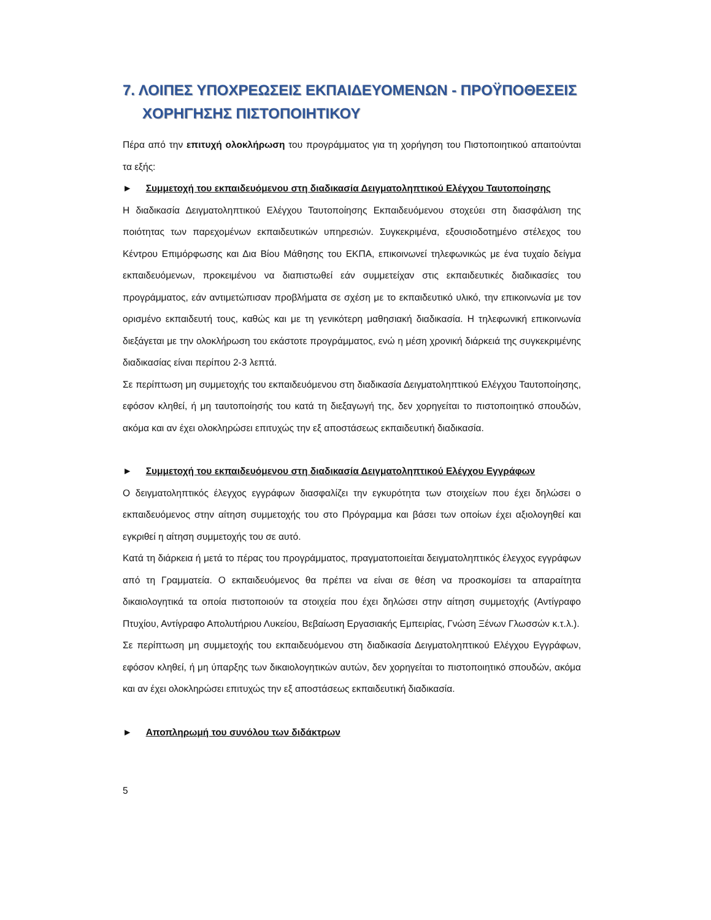7. ΛΟΙΠΕΣ ΥΠΟΧΡΕΩΣΕΙΣ ΕΚΠΑΙΔΕΥΟΜΕΝΩΝ - ΠΡΟΫΠΟΘΕΣΕΙΣ ΧΟΡΗΓΗΣΗΣ ΠΙΣΤΟΠΟΙΗΤΙΚΟΥ
Πέρα από την επιτυχή ολοκλήρωση του προγράμματος για τη χορήγηση του Πιστοποιητικού απαιτούνται τα εξής:
► Συμμετοχή του εκπαιδευόμενου στη διαδικασία Δειγματοληπτικού Ελέγχου Ταυτοποίησης
Η διαδικασία Δειγματοληπτικού Ελέγχου Ταυτοποίησης Εκπαιδευόμενου στοχεύει στη διασφάλιση της ποιότητας των παρεχομένων εκπαιδευτικών υπηρεσιών. Συγκεκριμένα, εξουσιοδοτημένο στέλεχος του Κέντρου Επιμόρφωσης και Δια Βίου Μάθησης του ΕΚΠΑ, επικοινωνεί τηλεφωνικώς με ένα τυχαίο δείγμα εκπαιδευόμενων, προκειμένου να διαπιστωθεί εάν συμμετείχαν στις εκπαιδευτικές διαδικασίες του προγράμματος, εάν αντιμετώπισαν προβλήματα σε σχέση με το εκπαιδευτικό υλικό, την επικοινωνία με τον ορισμένο εκπαιδευτή τους, καθώς και με τη γενικότερη μαθησιακή διαδικασία. Η τηλεφωνική επικοινωνία διεξάγεται με την ολοκλήρωση του εκάστοτε προγράμματος, ενώ η μέση χρονική διάρκειά της συγκεκριμένης διαδικασίας είναι περίπου 2-3 λεπτά.
Σε περίπτωση μη συμμετοχής του εκπαιδευόμενου στη διαδικασία Δειγματοληπτικού Ελέγχου Ταυτοποίησης, εφόσον κληθεί, ή μη ταυτοποίησής του κατά τη διεξαγωγή της, δεν χορηγείται το πιστοποιητικό σπουδών, ακόμα και αν έχει ολοκληρώσει επιτυχώς την εξ αποστάσεως εκπαιδευτική διαδικασία.
► Συμμετοχή του εκπαιδευόμενου στη διαδικασία Δειγματοληπτικού Ελέγχου Εγγράφων
Ο δειγματοληπτικός έλεγχος εγγράφων διασφαλίζει την εγκυρότητα των στοιχείων που έχει δηλώσει ο εκπαιδευόμενος στην αίτηση συμμετοχής του στο Πρόγραμμα και βάσει των οποίων έχει αξιολογηθεί και εγκριθεί η αίτηση συμμετοχής του σε αυτό.
Κατά τη διάρκεια ή μετά το πέρας του προγράμματος, πραγματοποιείται δειγματοληπτικός έλεγχος εγγράφων από τη Γραμματεία. Ο εκπαιδευόμενος θα πρέπει να είναι σε θέση να προσκομίσει τα απαραίτητα δικαιολογητικά τα οποία πιστοποιούν τα στοιχεία που έχει δηλώσει στην αίτηση συμμετοχής (Αντίγραφο Πτυχίου, Αντίγραφο Απολυτήριου Λυκείου, Βεβαίωση Εργασιακής Εμπειρίας, Γνώση Ξένων Γλωσσών κ.τ.λ.).
Σε περίπτωση μη συμμετοχής του εκπαιδευόμενου στη διαδικασία Δειγματοληπτικού Ελέγχου Εγγράφων, εφόσον κληθεί, ή μη ύπαρξης των δικαιολογητικών αυτών, δεν χορηγείται το πιστοποιητικό σπουδών, ακόμα και αν έχει ολοκληρώσει επιτυχώς την εξ αποστάσεως εκπαιδευτική διαδικασία.
► Αποπληρωμή του συνόλου των διδάκτρων
5